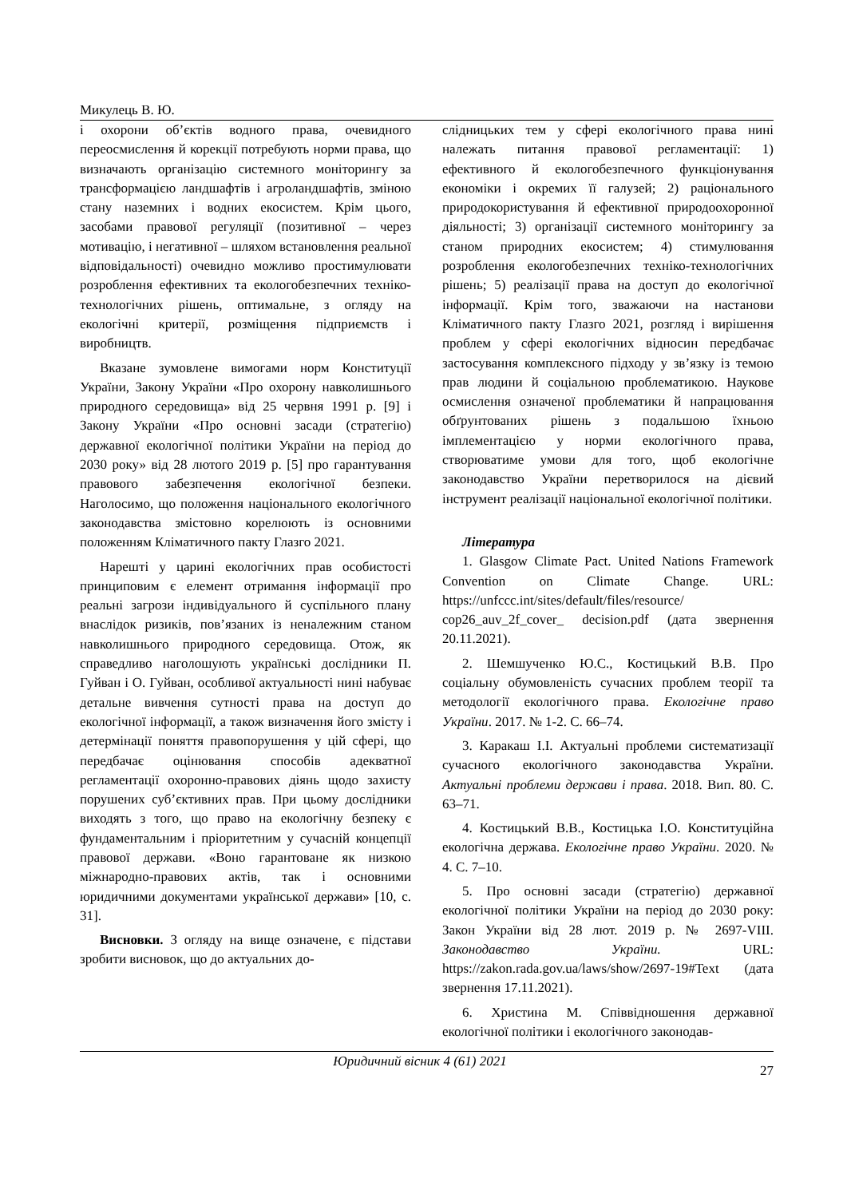Микулець В. Ю.
і охорони об’єктів водного права, очевидного переосмислення й корекції потребують норми права, що визначають організацію системного моніторингу за трансформацією ландшафтів і агроландшафтів, зміною стану наземних і водних екосистем. Крім цього, засобами правової регуляції (позитивної – через мотивацію, і негативної – шляхом встановлення реальної відповідальності) очевидно можливо простимулювати розроблення ефективних та екологобезпечних техніко-технологічних рішень, оптимальне, з огляду на екологічні критерії, розміщення підприємств і виробництв.
Вказане зумовлене вимогами норм Конституції України, Закону України «Про охорону навколишнього природного середовища» від 25 червня 1991 р. [9] і Закону України «Про основні засади (стратегію) державної екологічної політики України на період до 2030 року» від 28 лютого 2019 р. [5] про гарантування правового забезпечення екологічної безпеки. Наголосимо, що положення національного екологічного законодавства змістовно корелюють із основними положенням Кліматичного пакту Глазго 2021.
Нарешті у царині екологічних прав особистості принциповим є елемент отримання інформації про реальні загрози індивідуального й суспільного плану внаслідок ризиків, пов’язаних із неналежним станом навколишнього природного середовища. Отож, як справедливо наголошують українські дослідники П. Гуйван і О. Гуйван, особливої актуальності нині набуває детальне вивчення сутності права на доступ до екологічної інформації, а також визначення його змісту і детермінації поняття правопорушення у цій сфері, що передбачає оцінювання способів адекватної регламентації охоронно-правових діянь щодо захисту порушених суб’єктивних прав. При цьому дослідники виходять з того, що право на екологічну безпеку є фундаментальним і пріоритетним у сучасній концепції правової держави. «Воно гарантоване як низкою міжнародно-правових актів, так і основними юридичними документами української держави» [10, с. 31].
Висновки. З огляду на вище означене, є підстави зробити висновок, що до актуальних до-
слідницьких тем у сфері екологічного права нині належать питання правової регламентації: 1) ефективного й екологобезпечного функціонування економіки і окремих її галузей; 2) раціонального природокористування й ефективної природоохоронної діяльності; 3) організації системного моніторингу за станом природних екосистем; 4) стимулювання розроблення екологобезпечних техніко-технологічних рішень; 5) реалізації права на доступ до екологічної інформації. Крім того, зважаючи на настанови Кліматичного пакту Глазго 2021, розгляд і вирішення проблем у сфері екологічних відносин передбачає застосування комплексного підходу у зв’язку із темою прав людини й соціальною проблематикою. Наукове осмислення означеної проблематики й напрацювання обґрунтованих рішень з подальшою їхньою імплементацією у норми екологічного права, створюватиме умови для того, щоб екологічне законодавство України перетворилося на дієвий інструмент реалізації національної екологічної політики.
Література
1. Glasgow Climate Pact. United Nations Framework Convention on Climate Change. URL: https://unfccc.int/sites/default/files/resource/ cop26_auv_2f_cover_ decision.pdf (дата звернення 20.11.2021).
2. Шемшученко Ю.С., Костицький В.В. Про соціальну обумовленість сучасних проблем теорії та методології екологічного права. Екологічне право України. 2017. № 1-2. С. 66–74.
3. Каракаш І.І. Актуальні проблеми систематизації сучасного екологічного законодавства України. Актуальні проблеми держави і права. 2018. Вип. 80. С. 63–71.
4. Костицький В.В., Костицька І.О. Конституційна екологічна держава. Екологічне право України. 2020. № 4. С. 7–10.
5. Про основні засади (стратегію) державної екологічної політики України на період до 2030 року: Закон України від 28 лют. 2019 р. № 2697-VIII. Законодавство України. URL: https://zakon.rada.gov.ua/laws/show/2697-19#Text (дата звернення 17.11.2021).
6. Христина М. Співвідношення державної екологічної політики і екологічного законодав-
Юридичний вісник 4 (61) 2021 27